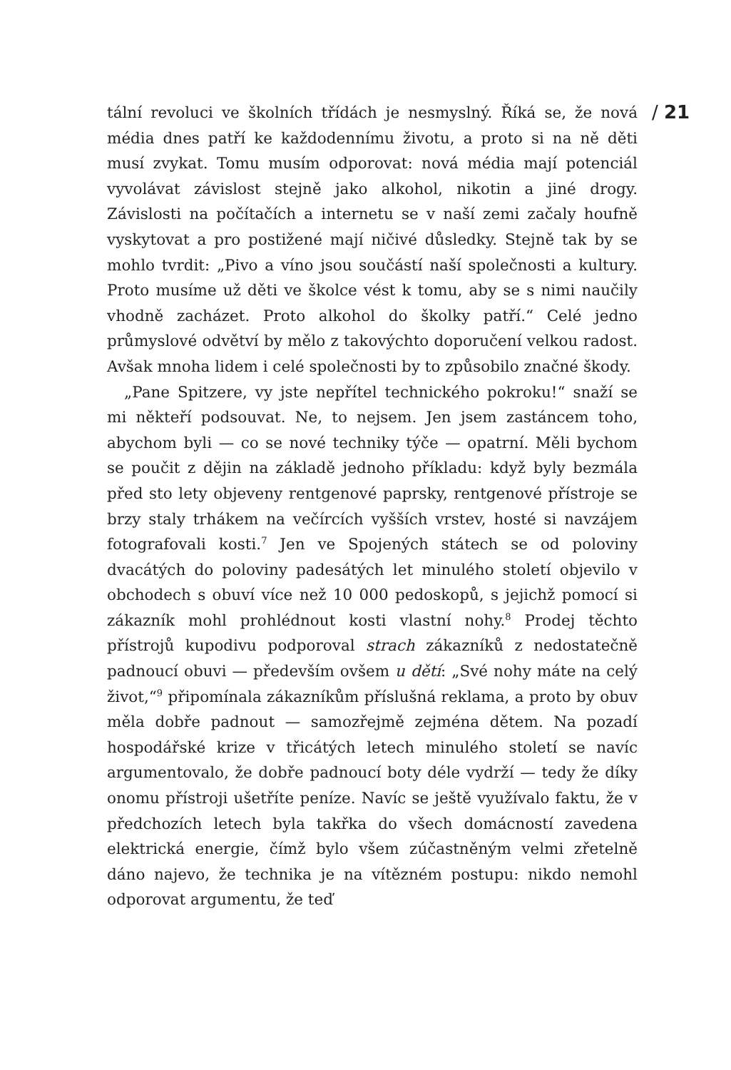tální revoluci ve školních třídách je nesmyslný. Říká se, že nová média dnes patří ke každodennímu životu, a proto si na ně děti musí zvykat. Tomu musím odporovat: nová média mají potenciál vyvolávat závislost stejně jako alkohol, nikotin a jiné drogy. Závislosti na počítačích a internetu se v naší zemi začaly houfně vyskytovat a pro postižené mají ničivé důsledky. Stejně tak by se mohlo tvrdit: „Pivo a víno jsou součástí naší společnosti a kultury. Proto musíme už děti ve školce vést k tomu, aby se s nimi naučily vhodně zacházet. Proto alkohol do školky patří.“ Celé jedno průmyslové odvětví by mělo z takovýchto doporučení velkou radost. Avšak mnoha lidem i celé společnosti by to způsobilo značné škody.
„Pane Spitzere, vy jste nepřítel technického pokroku!“ snaží se mi někteří podsouvat. Ne, to nejsem. Jen jsem zastáncem toho, abychom byli — co se nové techniky týče — opatrní. Měli bychom se poučit z dějin na základě jednoho příkladu: když byly bezmála před sto lety objeveny rentgenové paprsky, rentgenové přístroje se brzy staly trhákem na večírcích vyšších vrstev, hosté si navzájem fotografovali kosti.<sup>7</sup> Jen ve Spojených státech se od poloviny dvacátých do poloviny padesátých let minulého století objevilo v obchodech s obuví více než 10 000 pedoskopů, s jejichž pomocí si zákazník mohl prohlédnout kosti vlastní nohy.<sup>8</sup> Prodej těchto přístrojů kupodivu podporoval strach zákazníků z nedostatečně padnoucí obuvi — především ovšem u dětí: „Své nohy máte na celý život,“<sup>9</sup> připomínala zákazníkům příslušná reklama, a proto by obuv měla dobře padnout — samozřejmě zejména dětem. Na pozadí hospodářské krize v třicátých letech minulého století se navíc argumentovalo, že dobře padnoucí boty déle vydrží — tedy že díky onomu přístroji ušetříte peníze. Navíc se ještě využívalo faktu, že v předchozích letech byla takřka do všech domácností zavedena elektrická energie, čímž bylo všem zúčastněným velmi zřetelně dáno najevo, že technika je na vítězném postupu: nikdo nemohl odporovat argumentu, že teď
/ 21